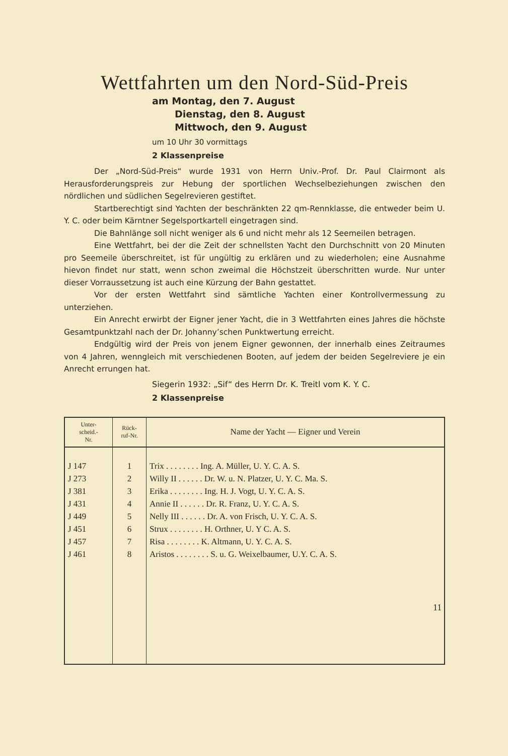Wettfahrten um den Nord-Süd-Preis
am Montag, den 7. August
Dienstag, den 8. August
Mittwoch, den 9. August
um 10 Uhr 30 vormittags
2 Klassenpreise
Der „Nord-Süd-Preis“ wurde 1931 von Herrn Univ.-Prof. Dr. Paul Clairmont als Herausforderungspreis zur Hebung der sportlichen Wechselbeziehungen zwischen den nördlichen und südlichen Segelrevieren gestiftet.
Startberechtigt sind Yachten der beschränkten 22 qm-Rennklasse, die entweder beim U. Y. C. oder beim Kärntner Segelsportkartell eingetragen sind.
Die Bahnlänge soll nicht weniger als 6 und nicht mehr als 12 Seemeilen betragen.
Eine Wettfahrt, bei der die Zeit der schnellsten Yacht den Durchschnitt von 20 Minuten pro Seemeile überschreitet, ist für ungültig zu erklären und zu wiederholen; eine Ausnahme hievon findet nur statt, wenn schon zweimal die Höchstzeit überschritten wurde. Nur unter dieser Vorraussetzung ist auch eine Kürzung der Bahn gestattet.
Vor der ersten Wettfahrt sind sämtliche Yachten einer Kontrollvermessung zu unterziehen.
Ein Anrecht erwirbt der Eigner jener Yacht, die in 3 Wettfahrten eines Jahres die höchste Gesamtpunktzahl nach der Dr. Johanny’schen Punktwertung erreicht.
Endgültig wird der Preis von jenem Eigner gewonnen, der innerhalb eines Zeitraumes von 4 Jahren, wenngleich mit verschiedenen Booten, auf jedem der beiden Segelreviere je ein Anrecht errungen hat.
Siegerin 1932: „Sif“ des Herrn Dr. K. Treitl vom K. Y. C.
2 Klassenpreise
| Unter- scheid.- Nr. | Rück- ruf-Nr. | Name der Yacht — Eigner und Verein |
| --- | --- | --- |
| J 147 | 1 | Trix . . . . . . . . Ing. A. Müller, U. Y. C. A. S. |
| J 273 | 2 | Willy II . . . . . . Dr. W. u. N. Platzer, U. Y. C. Ma. S. |
| J 381 | 3 | Erika . . . . . . . . Ing. H. J. Vogt, U. Y. C. A. S. |
| J 431 | 4 | Annie II . . . . . . Dr. R. Franz, U. Y. C. A. S. |
| J 449 | 5 | Nelly III . . . . . . Dr. A. von Frisch, U. Y. C. A. S. |
| J 451 | 6 | Strux . . . . . . . . H. Orthner, U. Y C. A. S. |
| J 457 | 7 | Risa . . . . . . . . K. Altmann, U. Y. C. A. S. |
| J 461 | 8 | Aristos . . . . . . . . S. u. G. Weixelbaumer, U.Y. C. A. S. |
11